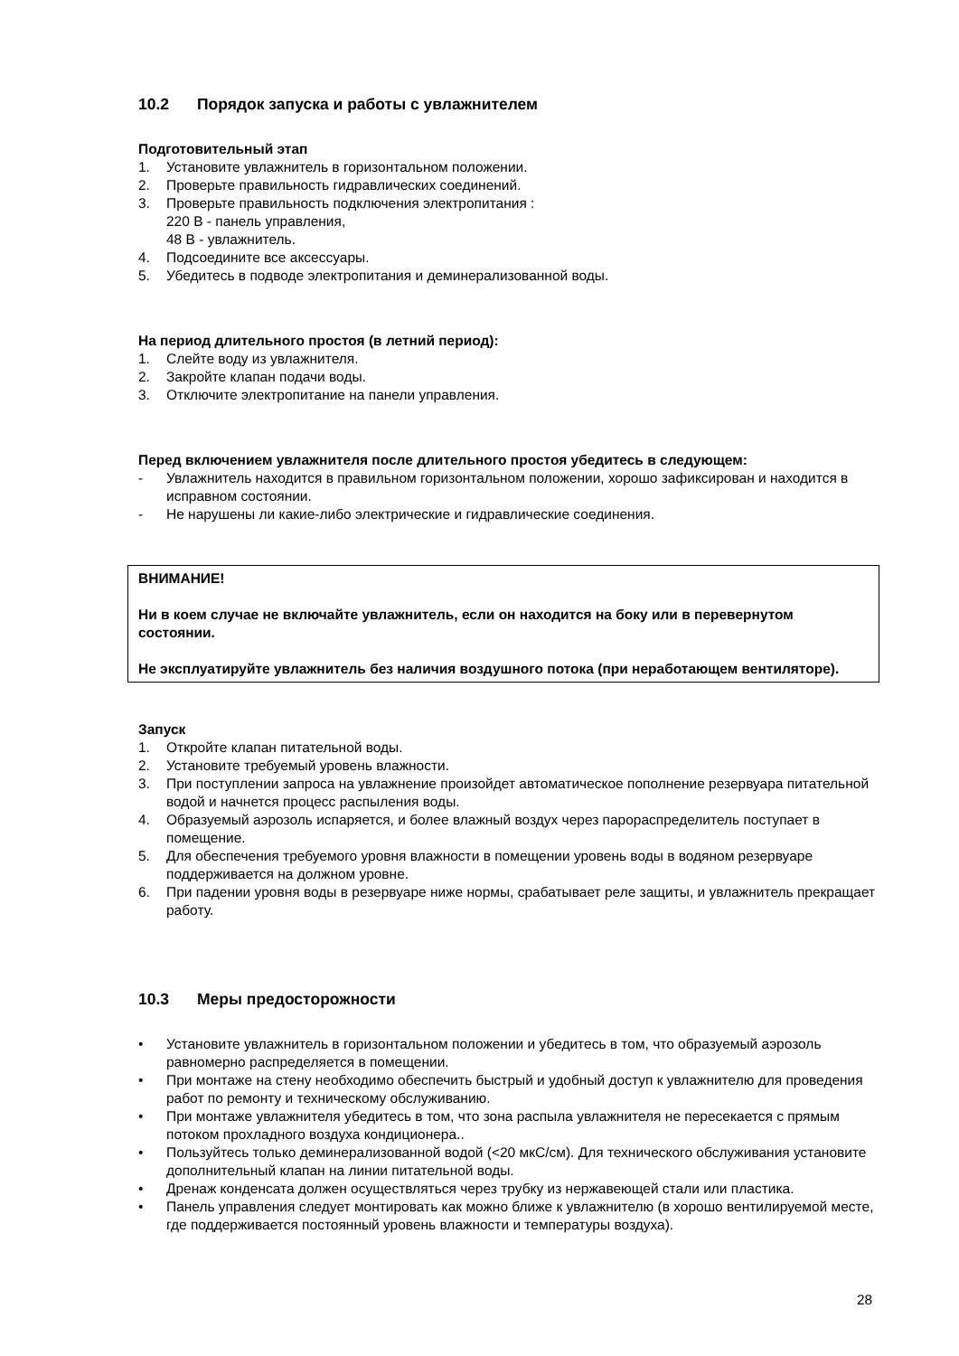10.2 Порядок запуска и работы с увлажнителем
Подготовительный этап
1. Установите увлажнитель в горизонтальном положении.
2. Проверьте правильность гидравлических соединений.
3. Проверьте правильность подключения электропитания :
220 В - панель управления,
48 В - увлажнитель.
4. Подсоедините все аксессуары.
5. Убедитесь в подводе электропитания и деминерализованной воды.
На период длительного простоя (в летний период):
1. Слейте воду из увлажнителя.
2. Закройте клапан подачи воды.
3. Отключите электропитание на панели управления.
Перед включением увлажнителя после длительного простоя убедитесь в следующем:
- Увлажнитель находится в правильном горизонтальном положении, хорошо зафиксирован и находится в исправном состоянии.
- Не нарушены ли какие-либо электрические и гидравлические соединения.
ВНИМАНИЕ!
Ни в коем случае не включайте увлажнитель, если он находится на боку или в перевернутом состоянии.
Не эксплуатируйте увлажнитель без наличия воздушного потока (при неработающем вентиляторе).
Запуск
1. Откройте клапан питательной воды.
2. Установите требуемый уровень влажности.
3. При поступлении запроса на увлажнение произойдет автоматическое пополнение резервуара питательной водой и начнется процесс распыления воды.
4. Образуемый аэрозоль испаряется, и более влажный воздух через парораспределитель поступает в помещение.
5. Для обеспечения требуемого уровня влажности в помещении уровень воды в водяном резервуаре поддерживается на должном уровне.
6. При падении уровня воды в резервуаре ниже нормы, срабатывает реле защиты, и увлажнитель прекращает работу.
10.3 Меры предосторожности
• Установите увлажнитель в горизонтальном положении и убедитесь в том, что образуемый аэрозоль равномерно распределяется в помещении.
• При монтаже на стену необходимо обеспечить быстрый и удобный доступ к увлажнителю для проведения работ по ремонту и техническому обслуживанию.
• При монтаже увлажнителя убедитесь в том, что зона распыла увлажнителя не пересекается с прямым потоком прохладного воздуха кондиционера..
• Пользуйтесь только деминерализованной водой (<20 мкС/см). Для технического обслуживания установите дополнительный клапан на линии питательной воды.
• Дренаж конденсата должен осуществляться через трубку из нержавеющей стали или пластика.
• Панель управления следует монтировать как можно ближе к увлажнителю (в хорошо вентилируемой месте, где поддерживается постоянный уровень влажности и температуры воздуха).
28